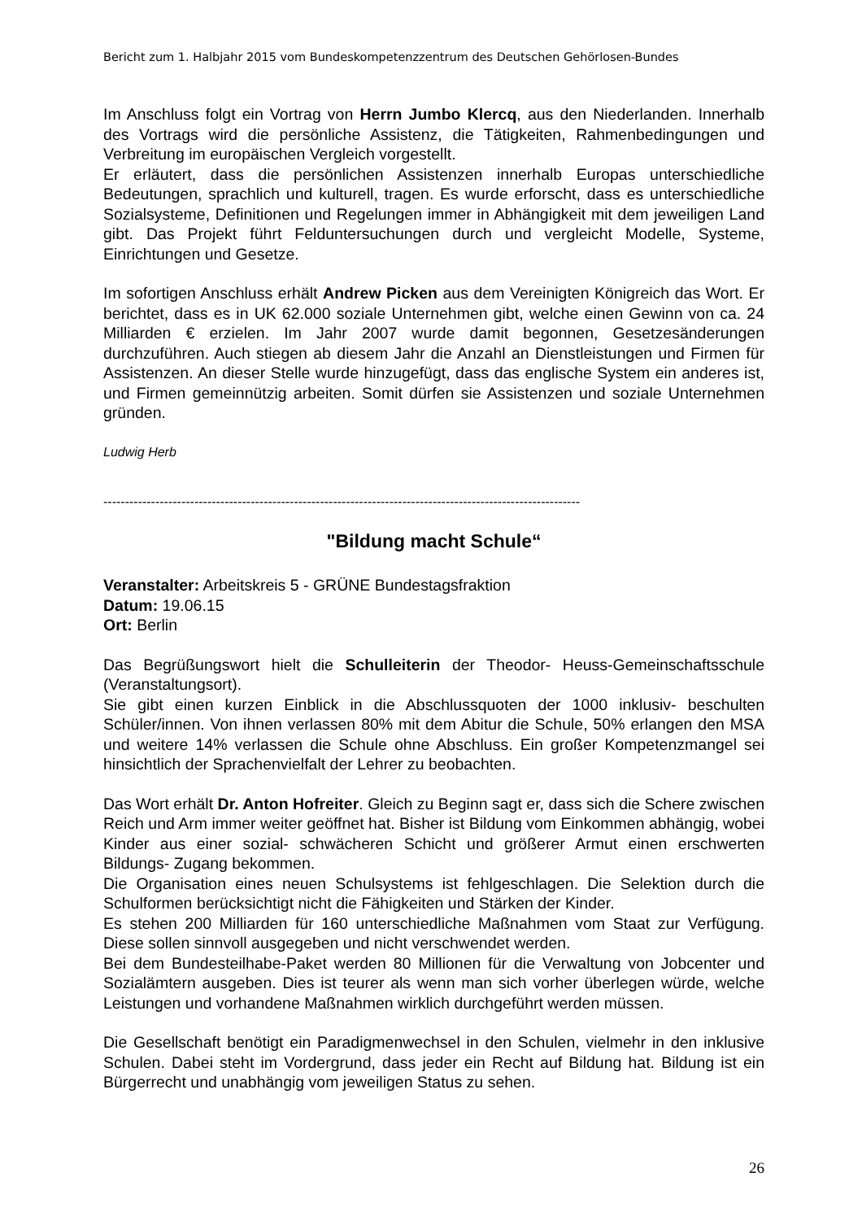Bericht zum 1. Halbjahr 2015 vom Bundeskompetenzzentrum des Deutschen Gehörlosen-Bundes
Im Anschluss folgt ein Vortrag von Herrn Jumbo Klercq, aus den Niederlanden. Innerhalb des Vortrags wird die persönliche Assistenz, die Tätigkeiten, Rahmenbedingungen und Verbreitung im europäischen Vergleich vorgestellt.
Er erläutert, dass die persönlichen Assistenzen innerhalb Europas unterschiedliche Bedeutungen, sprachlich und kulturell, tragen. Es wurde erforscht, dass es unterschiedliche Sozialsysteme, Definitionen und Regelungen immer in Abhängigkeit mit dem jeweiligen Land gibt. Das Projekt führt Felduntersuchungen durch und vergleicht Modelle, Systeme, Einrichtungen und Gesetze.
Im sofortigen Anschluss erhält Andrew Picken aus dem Vereinigten Königreich das Wort. Er berichtet, dass es in UK 62.000 soziale Unternehmen gibt, welche einen Gewinn von ca. 24 Milliarden € erzielen. Im Jahr 2007 wurde damit begonnen, Gesetzesänderungen durchzuführen. Auch stiegen ab diesem Jahr die Anzahl an Dienstleistungen und Firmen für Assistenzen. An dieser Stelle wurde hinzugefügt, dass das englische System ein anderes ist, und Firmen gemeinnützig arbeiten. Somit dürfen sie Assistenzen und soziale Unternehmen gründen.
Ludwig Herb
--------------------------------------------------------------------------------------------------------------
"Bildung macht Schule“
Veranstalter: Arbeitskreis 5 - GRÜNE Bundestagsfraktion
Datum: 19.06.15
Ort: Berlin
Das Begrüßungswort hielt die Schulleiterin der Theodor- Heuss-Gemeinschaftsschule (Veranstaltungsort).
Sie gibt einen kurzen Einblick in die Abschlussquoten der 1000 inklusiv- beschulten Schüler/innen. Von ihnen verlassen 80% mit dem Abitur die Schule, 50% erlangen den MSA und weitere 14% verlassen die Schule ohne Abschluss. Ein großer Kompetenzmangel sei hinsichtlich der Sprachenvielfalt der Lehrer zu beobachten.
Das Wort erhält Dr. Anton Hofreiter. Gleich zu Beginn sagt er, dass sich die Schere zwischen Reich und Arm immer weiter geöffnet hat. Bisher ist Bildung vom Einkommen abhängig, wobei Kinder aus einer sozial- schwächeren Schicht und größerer Armut einen erschwerten Bildungs- Zugang bekommen.
Die Organisation eines neuen Schulsystems ist fehlgeschlagen. Die Selektion durch die Schulformen berücksichtigt nicht die Fähigkeiten und Stärken der Kinder.
Es stehen 200 Milliarden für 160 unterschiedliche Maßnahmen vom Staat zur Verfügung. Diese sollen sinnvoll ausgegeben und nicht verschwendet werden.
Bei dem Bundesteilhabe-Paket werden 80 Millionen für die Verwaltung von Jobcenter und Sozialämtern ausgeben. Dies ist teurer als wenn man sich vorher überlegen würde, welche Leistungen und vorhandene Maßnahmen wirklich durchgeführt werden müssen.
Die Gesellschaft benötigt ein Paradigmenwechsel in den Schulen, vielmehr in den inklusive Schulen. Dabei steht im Vordergrund, dass jeder ein Recht auf Bildung hat. Bildung ist ein Bürgerrecht und unabhängig vom jeweiligen Status zu sehen.
26